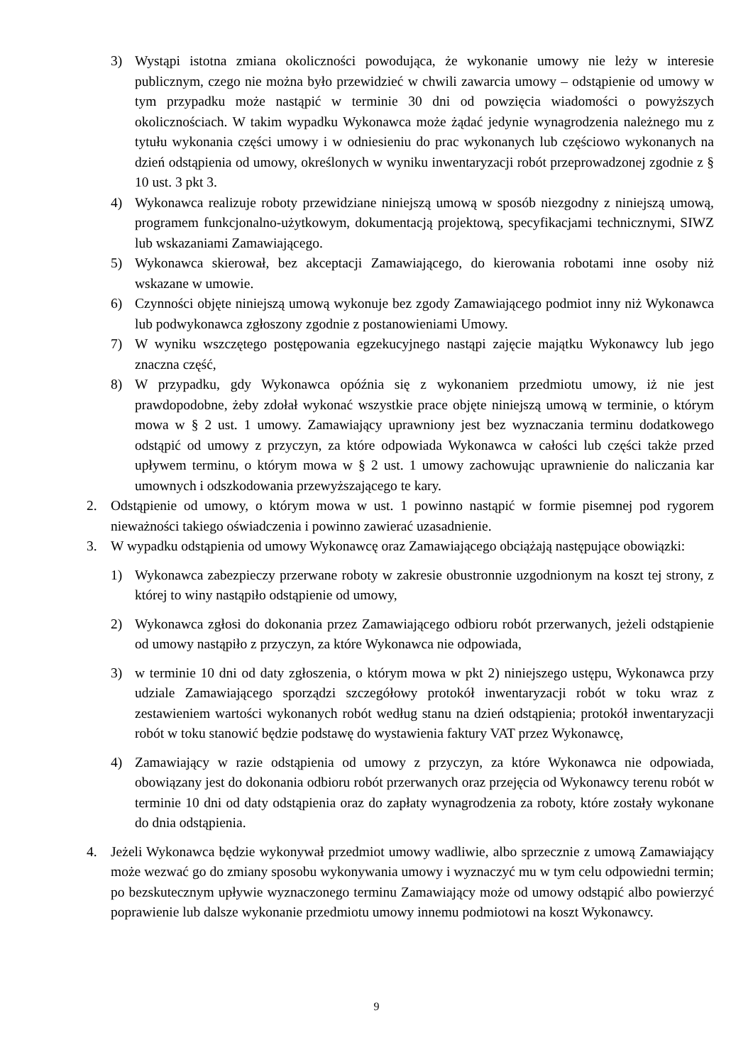3) Wystąpi istotna zmiana okoliczności powodująca, że wykonanie umowy nie leży w interesie publicznym, czego nie można było przewidzieć w chwili zawarcia umowy – odstąpienie od umowy w tym przypadku może nastąpić w terminie 30 dni od powzięcia wiadomości o powyższych okolicznościach. W takim wypadku Wykonawca może żądać jedynie wynagrodzenia należnego mu z tytułu wykonania części umowy i w odniesieniu do prac wykonanych lub częściowo wykonanych na dzień odstąpienia od umowy, określonych w wyniku inwentaryzacji robót przeprowadzonej zgodnie z § 10 ust. 3 pkt 3.
4) Wykonawca realizuje roboty przewidziane niniejszą umową w sposób niezgodny z niniejszą umową, programem funkcjonalno-użytkowym, dokumentacją projektową, specyfikacjami technicznymi, SIWZ lub wskazaniami Zamawiającego.
5) Wykonawca skierował, bez akceptacji Zamawiającego, do kierowania robotami inne osoby niż wskazane w umowie.
6) Czynności objęte niniejszą umową wykonuje bez zgody Zamawiającego podmiot inny niż Wykonawca lub podwykonawca zgłoszony zgodnie z postanowieniami Umowy.
7) W wyniku wszczętego postępowania egzekucyjnego nastąpi zajęcie majątku Wykonawcy lub jego znaczna część,
8) W przypadku, gdy Wykonawca opóźnia się z wykonaniem przedmiotu umowy, iż nie jest prawdopodobne, żeby zdołał wykonać wszystkie prace objęte niniejszą umową w terminie, o którym mowa w § 2 ust. 1 umowy. Zamawiający uprawniony jest bez wyznaczania terminu dodatkowego odstąpić od umowy z przyczyn, za które odpowiada Wykonawca w całości lub części także przed upływem terminu, o którym mowa w § 2 ust. 1 umowy zachowując uprawnienie do naliczania kar umownych i odszkodowania przewyższającego te kary.
2. Odstąpienie od umowy, o którym mowa w ust. 1 powinno nastąpić w formie pisemnej pod rygorem nieważności takiego oświadczenia i powinno zawierać uzasadnienie.
3. W wypadku odstąpienia od umowy Wykonawcę oraz Zamawiającego obciążają następujące obowiązki:
1) Wykonawca zabezpieczy przerwane roboty w zakresie obustronnie uzgodnionym na koszt tej strony, z której to winy nastąpiło odstąpienie od umowy,
2) Wykonawca zgłosi do dokonania przez Zamawiającego odbioru robót przerwanych, jeżeli odstąpienie od umowy nastąpiło z przyczyn, za które Wykonawca nie odpowiada,
3) w terminie 10 dni od daty zgłoszenia, o którym mowa w pkt 2) niniejszego ustępu, Wykonawca przy udziale Zamawiającego sporządzi szczegółowy protokół inwentaryzacji robót w toku wraz z zestawieniem wartości wykonanych robót według stanu na dzień odstąpienia; protokół inwentaryzacji robót w toku stanowić będzie podstawę do wystawienia faktury VAT przez Wykonawcę,
4) Zamawiający w razie odstąpienia od umowy z przyczyn, za które Wykonawca nie odpowiada, obowiązany jest do dokonania odbioru robót przerwanych oraz przejęcia od Wykonawcy terenu robót w terminie 10 dni od daty odstąpienia oraz do zapłaty wynagrodzenia za roboty, które zostały wykonane do dnia odstąpienia.
4. Jeżeli Wykonawca będzie wykonywał przedmiot umowy wadliwie, albo sprzecznie z umową Zamawiający może wezwać go do zmiany sposobu wykonywania umowy i wyznaczyć mu w tym celu odpowiedni termin; po bezskutecznym upływie wyznaczonego terminu Zamawiający może od umowy odstąpić albo powierzyć poprawienie lub dalsze wykonanie przedmiotu umowy innemu podmiotowi na koszt Wykonawcy.
9